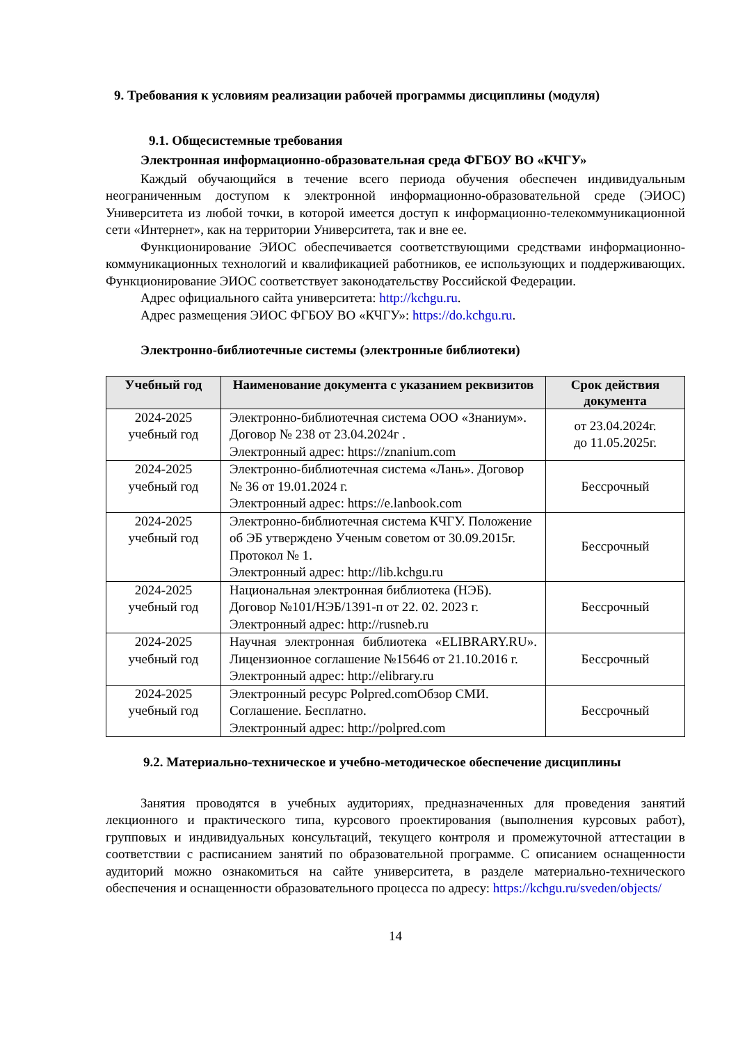9. Требования к условиям реализации рабочей программы дисциплины (модуля)
9.1. Общесистемные требования
Электронная информационно-образовательная среда ФГБОУ ВО «КЧГУ»
Каждый обучающийся в течение всего периода обучения обеспечен индивидуальным неограниченным доступом к электронной информационно-образовательной среде (ЭИОС) Университета из любой точки, в которой имеется доступ к информационно-телекоммуникационной сети «Интернет», как на территории Университета, так и вне ее.
Функционирование ЭИОС обеспечивается соответствующими средствами информационно-коммуникационных технологий и квалификацией работников, ее использующих и поддерживающих. Функционирование ЭИОС соответствует законодательству Российской Федерации.
Адрес официального сайта университета: http://kchgu.ru.
Адрес размещения ЭИОС ФГБОУ ВО «КЧГУ»: https://do.kchgu.ru.
Электронно-библиотечные системы (электронные библиотеки)
| Учебный год | Наименование документа с указанием реквизитов | Срок действия документа |
| --- | --- | --- |
| 2024-2025 учебный год | Электронно-библиотечная система ООО «Знаниум». Договор № 238 от 23.04.2024г . Электронный адрес: https://znanium.com | от 23.04.2024г. до 11.05.2025г. |
| 2024-2025 учебный год | Электронно-библиотечная система «Лань». Договор № 36 от 19.01.2024 г. Электронный адрес: https://e.lanbook.com | Бессрочный |
| 2024-2025 учебный год | Электронно-библиотечная система КЧГУ. Положение об ЭБ утверждено Ученым советом от 30.09.2015г. Протокол № 1. Электронный адрес: http://lib.kchgu.ru | Бессрочный |
| 2024-2025 учебный год | Национальная электронная библиотека (НЭБ). Договор №101/НЭБ/1391-п от 22. 02. 2023 г. Электронный адрес: http://rusneb.ru | Бессрочный |
| 2024-2025 учебный год | Научная электронная библиотека «ELIBRARY.RU». Лицензионное соглашение №15646 от 21.10.2016 г. Электронный адрес: http://elibrary.ru | Бессрочный |
| 2024-2025 учебный год | Электронный ресурс Polpred.comОбзор СМИ. Соглашение. Бесплатно. Электронный адрес: http://polpred.com | Бессрочный |
9.2. Материально-техническое и учебно-методическое обеспечение дисциплины
Занятия проводятся в учебных аудиториях, предназначенных для проведения занятий лекционного и практического типа, курсового проектирования (выполнения курсовых работ), групповых и индивидуальных консультаций, текущего контроля и промежуточной аттестации в соответствии с расписанием занятий по образовательной программе. С описанием оснащенности аудиторий можно ознакомиться на сайте университета, в разделе материально-технического обеспечения и оснащенности образовательного процесса по адресу: https://kchgu.ru/sveden/objects/
14